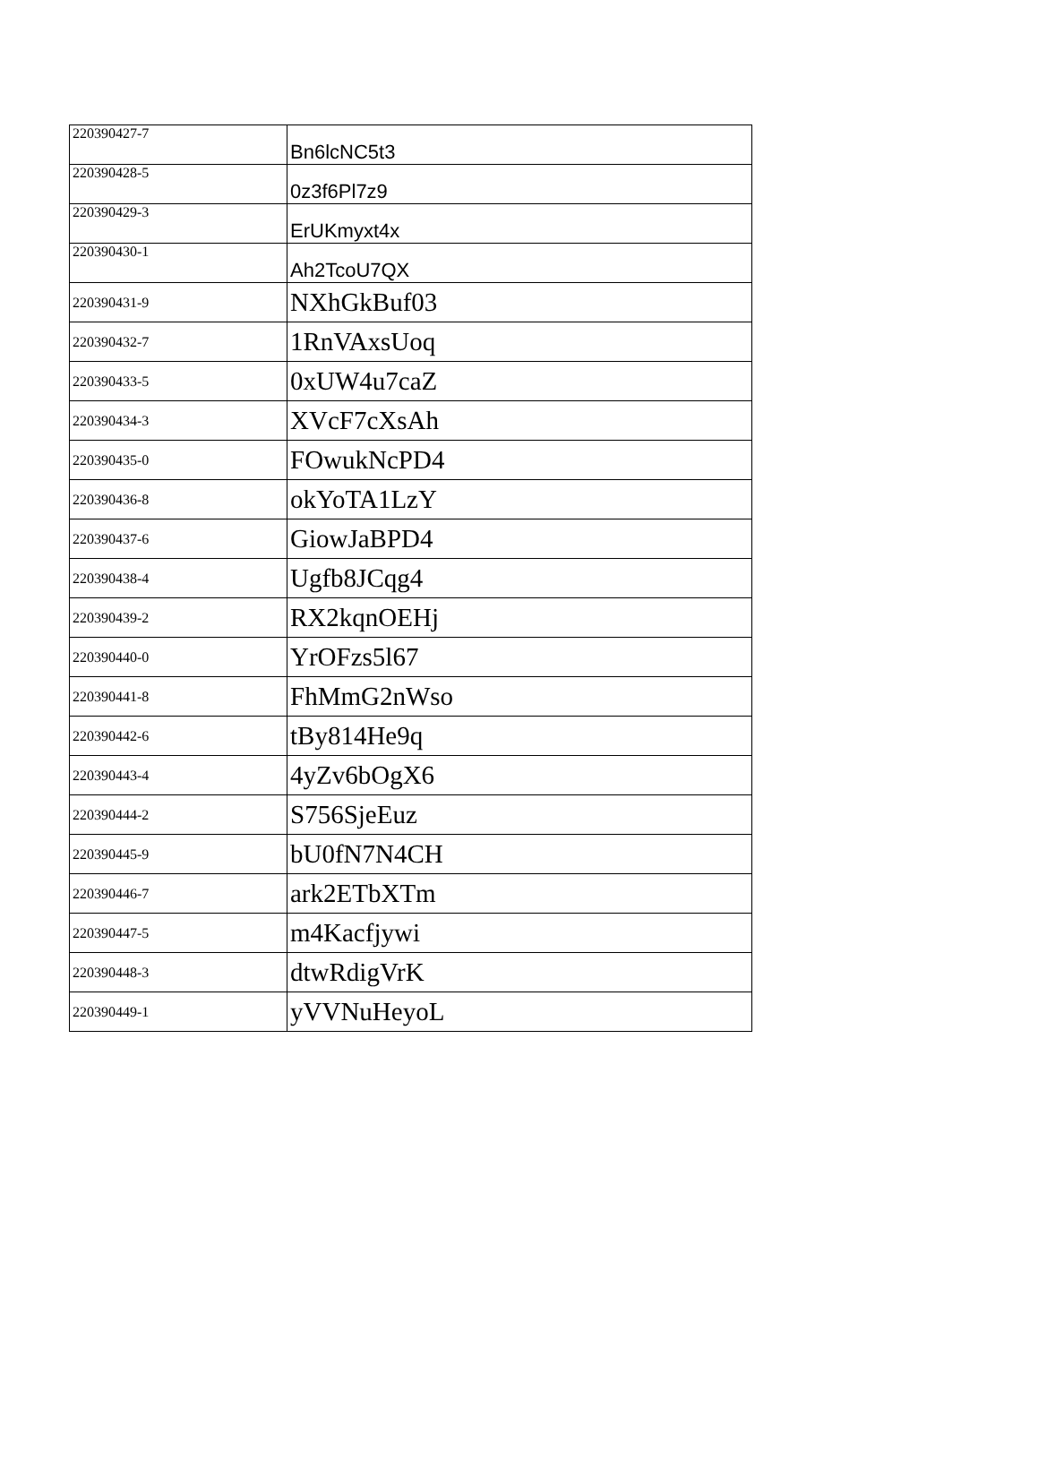| 220390427-7 | Bn6lcNC5t3 |
| 220390428-5 | 0z3f6Pl7z9 |
| 220390429-3 | ErUKmyxt4x |
| 220390430-1 | Ah2TcoU7QX |
| 220390431-9 | NXhGkBuf03 |
| 220390432-7 | 1RnVAxsUoq |
| 220390433-5 | 0xUW4u7caZ |
| 220390434-3 | XVcF7cXsAh |
| 220390435-0 | FOwukNcPD4 |
| 220390436-8 | okYoTA1LzY |
| 220390437-6 | GiowJaBPD4 |
| 220390438-4 | Ugfb8JCqg4 |
| 220390439-2 | RX2kqnOEHj |
| 220390440-0 | YrOFzs5l67 |
| 220390441-8 | FhMmG2nWso |
| 220390442-6 | tBy814He9q |
| 220390443-4 | 4yZv6bOgX6 |
| 220390444-2 | S756SjeEuz |
| 220390445-9 | bU0fN7N4CH |
| 220390446-7 | ark2ETbXTm |
| 220390447-5 | m4Kacfjywi |
| 220390448-3 | dtwRdigVrK |
| 220390449-1 | yVVNuHeyoL |